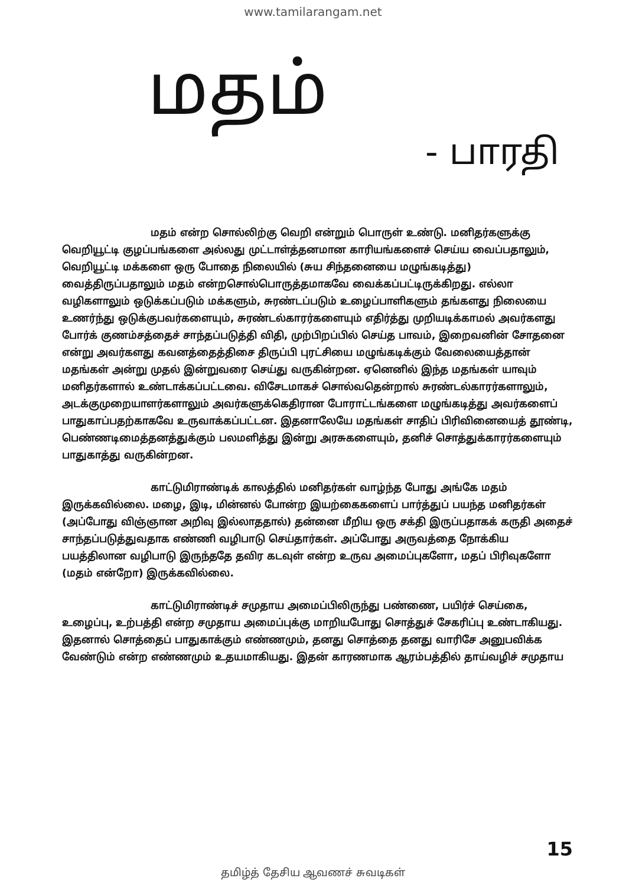www.tamilarangam.net
மதம்
- பாரதி
மதம் என்ற சொல்லிற்கு வெறி என்றும் பொருள் உண்டு. மனிதர்களுக்கு வெறியூட்டி குழப்பங்களை அல்லது முட்டாள்த்தனமான காரியங்களைச் செய்ய வைப்பதாலும், வெறியூட்டி மக்களை ஒரு போதை நிலையில் (சுய சிந்தனையை மழுங்கடித்து) வைத்திருப்பதாலும் மதம் என்றசொல்பொருத்தமாகவே வைக்கப்பட்டிருக்கிறது. எல்லா வழிகளாலும் ஒடுக்கப்படும் மக்களும், சுரண்டப்படும் உழைப்பாளிகளும் தங்களது நிலையை உணர்ந்து ஒடுக்குபவர்களையும், சுரண்டல்காரர்களையும் எதிர்த்து முறியடிக்காமல் அவர்களது போர்க் குணம்சத்தைச் சாந்தப்படுத்தி விதி, முற்பிறப்பில் செய்த பாவம், இறைவனின் சோதனை என்று அவர்களது கவனத்தைத்திசை திருப்பி புரட்சியை மழுங்கடிக்கும் வேலையைத்தான் மதங்கள் அன்று முதல் இன்றுவரை செய்து வருகின்றன. ஏனெனில் இந்த மதங்கள் யாவும் மனிதர்களால் உண்டாக்கப்பட்டவை. விசேடமாகச் சொல்வதென்றால் சுரண்டல்காரர்களாலும், அடக்குமுறையாளர்களாலும் அவர்களுக்கெதிரான போராட்டங்களை மழுங்கடித்து அவர்களைப் பாதுகாப்பதற்காகவே உருவாக்கப்பட்டன. இதனாலேயே மதங்கள் சாதிப் பிரிவினையைத் தூண்டி, பெண்ணடிமைத்தனத்துக்கும் பலமளித்து இன்று அரசுகளையும், தனிச் சொத்துக்காரர்களையும் பாதுகாத்து வருகின்றன.
காட்டுமிராண்டிக் காலத்தில் மனிதர்கள் வாழ்ந்த போது அங்கே மதம் இருக்கவில்லை. மழை, இடி, மின்னல் போன்ற இயற்கைகளைப் பார்த்துப் பயந்த மனிதர்கள் (அப்போது விஞ்ஞான அறிவு இல்லாததால்) தன்னை மீறிய ஒரு சக்தி இருப்பதாகக் கருதி அதைச் சாந்தப்படுத்துவதாக எண்ணி வழிபாடு செய்தார்கள். அப்போது அருவத்தை நோக்கிய பயத்திலான வழிபாடு இருந்ததே தவிர கடவுள் என்ற உருவ அமைப்புகளோ, மதப் பிரிவுகளோ (மதம் என்றோ) இருக்கவில்லை.
காட்டுமிராண்டிச் சமுதாய அமைப்பிலிருந்து பண்ணை, பயிர்ச் செய்கை, உழைப்பு, உற்பத்தி என்ற சமுதாய அமைப்புக்கு மாறியபோது சொத்துச் சேகரிப்பு உண்டாகியது. இதனால் சொத்தைப் பாதுகாக்கும் எண்ணமும், தனது சொத்தை தனது வாரிசே அனுபவிக்க வேண்டும் என்ற எண்ணமும் உதயமாகியது. இதன் காரணமாக ஆரம்பத்தில் தாய்வழிச் சமுதாய
15
தமிழ்த் தேசிய ஆவணச் சுவடிகள்